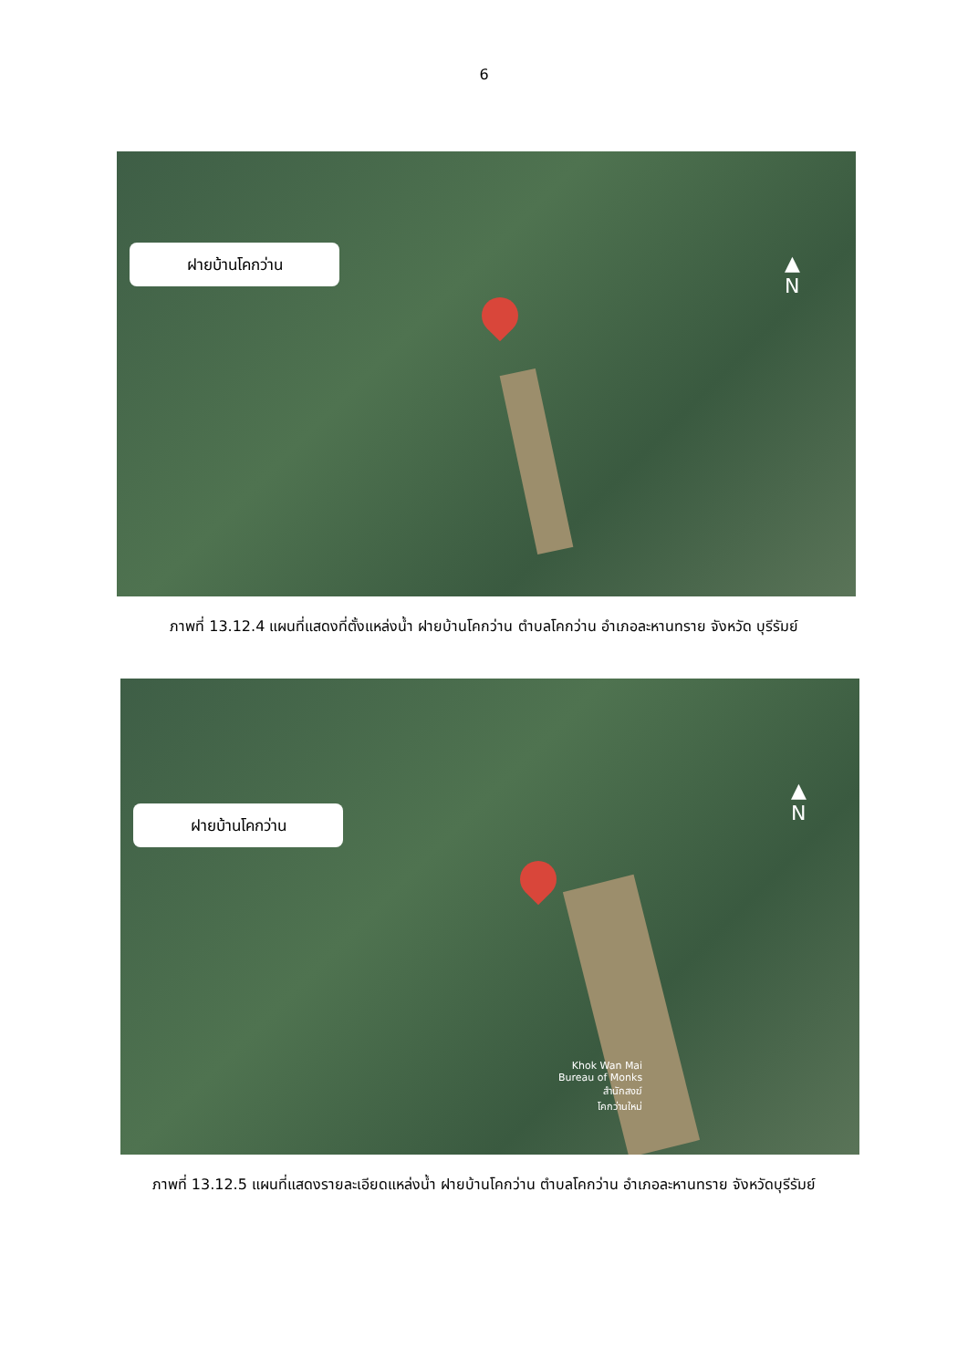6
ฝายบ้านโคกว่าน
▲
N
ภาพที่ 13.12.4 แผนที่แสดงที่ตั้งแหล่งน้ำ ฝายบ้านโคกว่าน ตำบลโคกว่าน อำเภอละหานทราย จังหวัด บุรีรัมย์
ฝายบ้านโคกว่าน
▲
N
Khok Wan Mai
Bureau of Monks
สำนักสงฆ์
โคกว่านใหม่
ภาพที่ 13.12.5 แผนที่แสดงรายละเอียดแหล่งน้ำ ฝายบ้านโคกว่าน ตำบลโคกว่าน อำเภอละหานทราย จังหวัดบุรีรัมย์